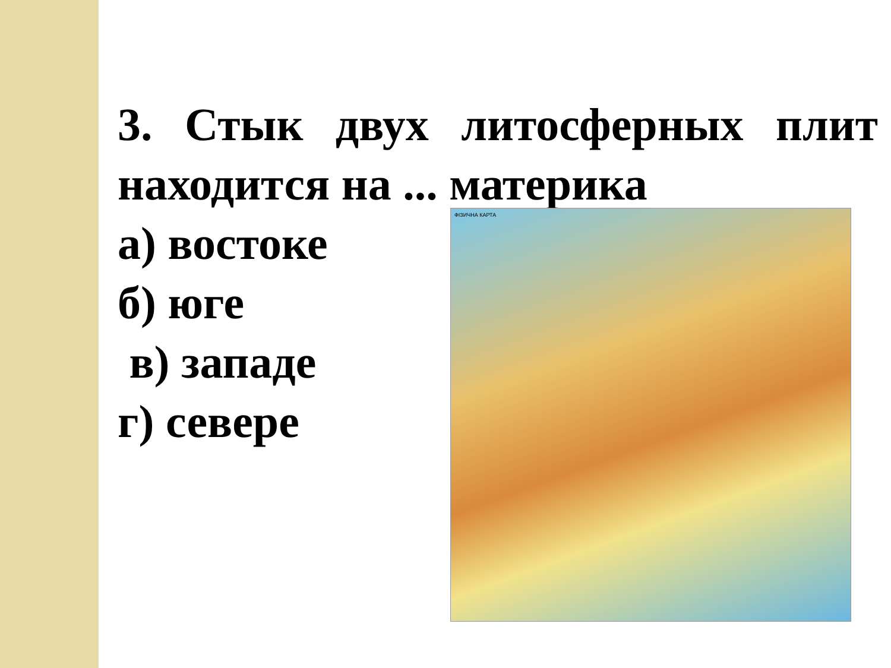3. Стык двух литосферных плит находится на ... материка
а) востоке
б) юге
в) западе
г) севере
ФІЗИЧНА КАРТА